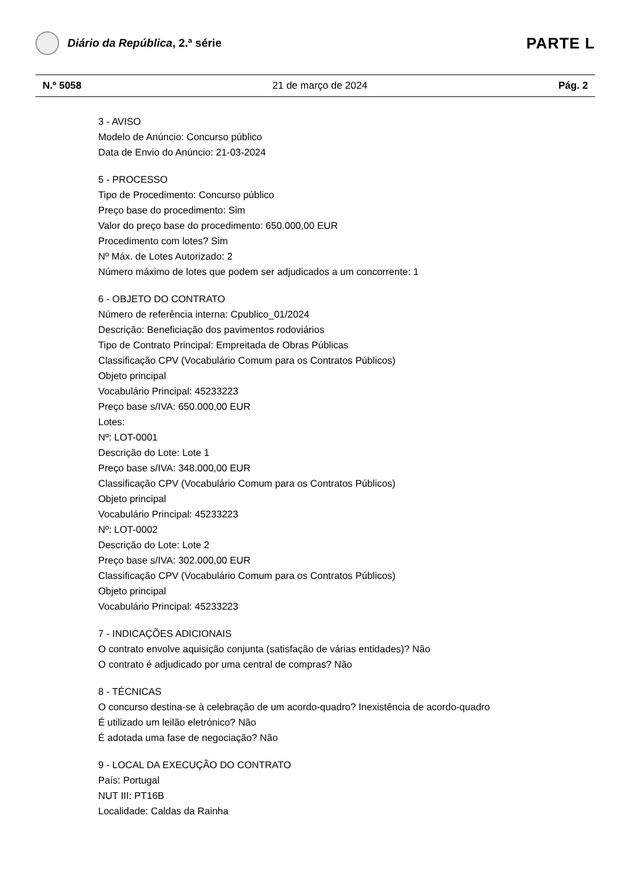Diário da República, 2.ª série
PARTE L
N.º 5058 21 de março de 2024 Pág. 2
3 - AVISO
Modelo de Anúncio: Concurso público
Data de Envio do Anúncio: 21-03-2024
5 - PROCESSO
Tipo de Procedimento: Concurso público
Preço base do procedimento: Sim
Valor do preço base do procedimento: 650.000,00 EUR
Procedimento com lotes? Sim
Nº Máx. de Lotes Autorizado: 2
Número máximo de lotes que podem ser adjudicados a um concorrente: 1
6 - OBJETO DO CONTRATO
Número de referência interna: Cpublico_01/2024
Descrição: Beneficiação dos pavimentos rodoviários
Tipo de Contrato Principal: Empreitada de Obras Públicas
Classificação CPV (Vocabulário Comum para os Contratos Públicos)
Objeto principal
Vocabulário Principal: 45233223
Preço base s/IVA: 650.000,00 EUR
Lotes:
Nº: LOT-0001
Descrição do Lote: Lote 1
Preço base s/IVA: 348.000,00 EUR
Classificação CPV (Vocabulário Comum para os Contratos Públicos)
Objeto principal
Vocabulário Principal: 45233223
Nº: LOT-0002
Descrição do Lote: Lote 2
Preço base s/IVA: 302.000,00 EUR
Classificação CPV (Vocabulário Comum para os Contratos Públicos)
Objeto principal
Vocabulário Principal: 45233223
7 - INDICAÇÕES ADICIONAIS
O contrato envolve aquisição conjunta (satisfação de várias entidades)? Não
O contrato é adjudicado por uma central de compras? Não
8 - TÉCNICAS
O concurso destina-se à celebração de um acordo-quadro? Inexistência de acordo-quadro
É utilizado um leilão eletrónico? Não
É adotada uma fase de negociação? Não
9 - LOCAL DA EXECUÇÃO DO CONTRATO
País: Portugal
NUT III: PT16B
Localidade: Caldas da Rainha